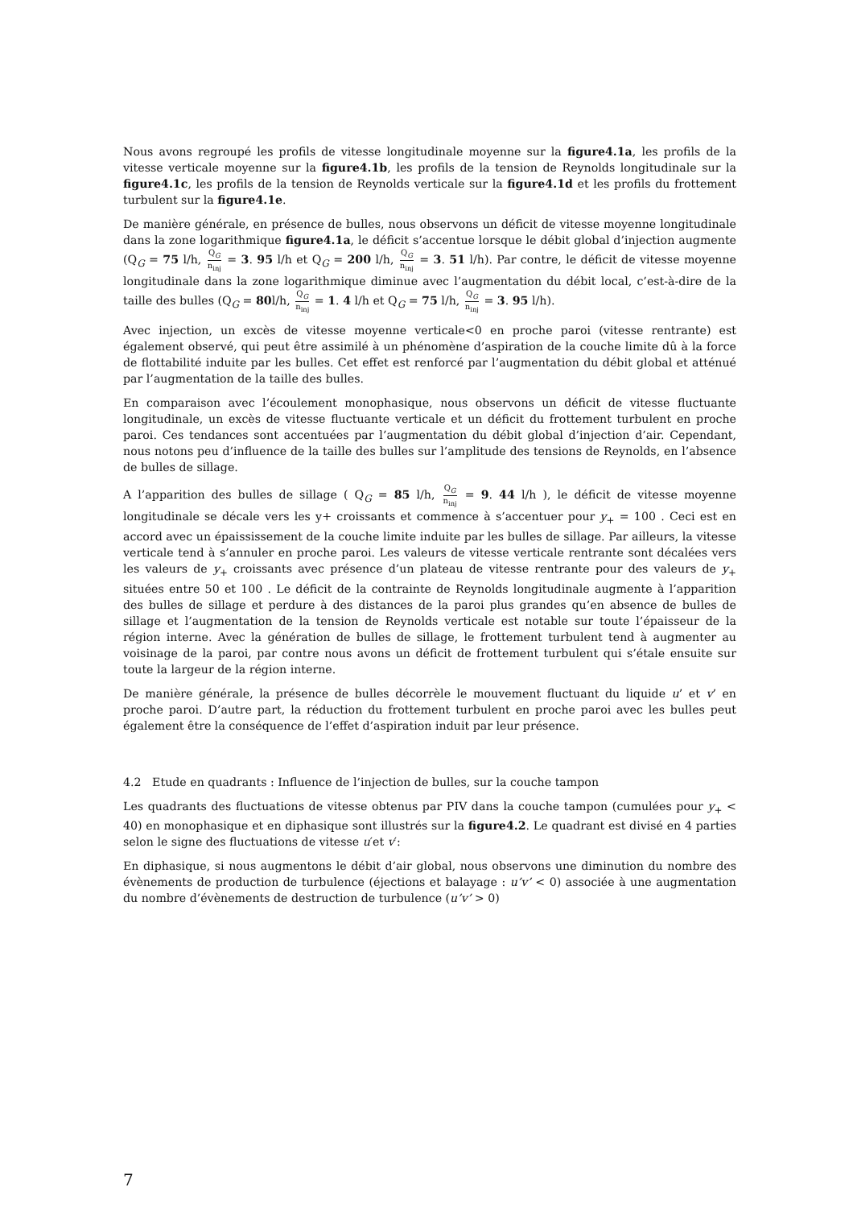Nous avons regroupé les profils de vitesse longitudinale moyenne sur la figure4.1a, les profils de la vitesse verticale moyenne sur la figure4.1b, les profils de la tension de Reynolds longitudinale sur la figure4.1c, les profils de la tension de Reynolds verticale sur la figure4.1d et les profils du frottement turbulent sur la figure4.1e.
De manière générale, en présence de bulles, nous observons un déficit de vitesse moyenne longitudinale dans la zone logarithmique figure4.1a, le déficit s’accentue lorsque le débit global d’injection augmente (Q<sub>G</sub> = 75 l/h, Q<sub>G</sub> n<sub>inj</sub> = 3. 95 l/h et Q<sub>G</sub> = 200 l/h, Q<sub>G</sub> n<sub>inj</sub> = 3. 51 l/h). Par contre, le déficit de vitesse moyenne longitudinale dans la zone logarithmique diminue avec l’augmentation du débit local, c’est-à-dire de la taille des bulles (Q<sub>G</sub> = 80l/h, Q<sub>G</sub> n<sub>inj</sub> = 1. 4 l/h et Q<sub>G</sub> = 75 l/h, Q<sub>G</sub> n<sub>inj</sub> = 3. 95 l/h).
Avec injection, un excès de vitesse moyenne verticale<0 en proche paroi (vitesse rentrante) est également observé, qui peut être assimilé à un phénomène d’aspiration de la couche limite dû à la force de flottabilité induite par les bulles. Cet effet est renforcé par l’augmentation du débit global et atténué par l’augmentation de la taille des bulles.
En comparaison avec l’écoulement monophasique, nous observons un déficit de vitesse fluctuante longitudinale, un excès de vitesse fluctuante verticale et un déficit du frottement turbulent en proche paroi. Ces tendances sont accentuées par l’augmentation du débit global d’injection d’air. Cependant, nous notons peu d’influence de la taille des bulles sur l’amplitude des tensions de Reynolds, en l’absence de bulles de sillage.
A l’apparition des bulles de sillage ( Q<sub>G</sub> = 85 l/h, Q<sub>G</sub> n<sub>inj</sub> = 9. 44 l/h ), le déficit de vitesse moyenne longitudinale se décale vers les y+ croissants et commence à s’accentuer pour y<sub>+</sub> = 100 . Ceci est en accord avec un épaississement de la couche limite induite par les bulles de sillage. Par ailleurs, la vitesse verticale tend à s’annuler en proche paroi. Les valeurs de vitesse verticale rentrante sont décalées vers les valeurs de y<sub>+</sub> croissants avec présence d’un plateau de vitesse rentrante pour des valeurs de y<sub>+</sub> situées entre 50 et 100 . Le déficit de la contrainte de Reynolds longitudinale augmente à l’apparition des bulles de sillage et perdure à des distances de la paroi plus grandes qu’en absence de bulles de sillage et l’augmentation de la tension de Reynolds verticale est notable sur toute l’épaisseur de la région interne. Avec la génération de bulles de sillage, le frottement turbulent tend à augmenter au voisinage de la paroi, par contre nous avons un déficit de frottement turbulent qui s’étale ensuite sur toute la largeur de la région interne.
De manière générale, la présence de bulles décorrèle le mouvement fluctuant du liquide u’ et v’ en proche paroi. D’autre part, la réduction du frottement turbulent en proche paroi avec les bulles peut également être la conséquence de l’effet d’aspiration induit par leur présence.
4.2 Etude en quadrants : Influence de l’injection de bulles, sur la couche tampon
Les quadrants des fluctuations de vitesse obtenus par PIV dans la couche tampon (cumulées pour y<sub>+</sub> < 40) en monophasique et en diphasique sont illustrés sur la figure4.2. Le quadrant est divisé en 4 parties selon le signe des fluctuations de vitesse u′et v′:
En diphasique, si nous augmentons le débit d’air global, nous observons une diminution du nombre des évènements de production de turbulence (éjections et balayage : u’v’ < 0) associée à une augmentation du nombre d’évènements de destruction de turbulence (u’v’ > 0)
7